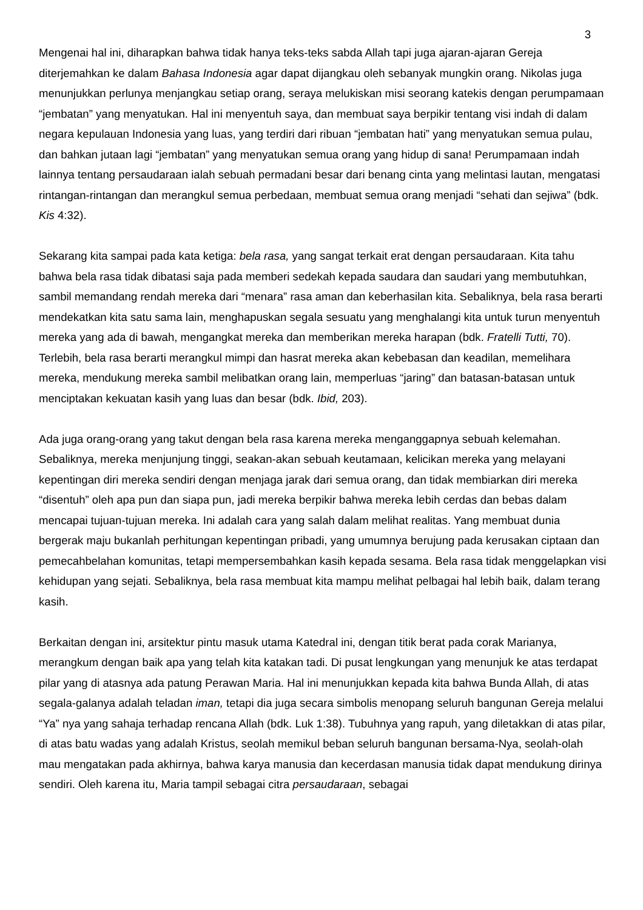3
Mengenai hal ini, diharapkan bahwa tidak hanya teks-teks sabda Allah tapi juga ajaran-ajaran Gereja diterjemahkan ke dalam Bahasa Indonesia agar dapat dijangkau oleh sebanyak mungkin orang. Nikolas juga menunjukkan perlunya menjangkau setiap orang, seraya melukiskan misi seorang katekis dengan perumpamaan “jembatan” yang menyatukan. Hal ini menyentuh saya, dan membuat saya berpikir tentang visi indah di dalam negara kepulauan Indonesia yang luas, yang terdiri dari ribuan “jembatan hati” yang menyatukan semua pulau, dan bahkan jutaan lagi “jembatan” yang menyatukan semua orang yang hidup di sana! Perumpamaan indah lainnya tentang persaudaraan ialah sebuah permadani besar dari benang cinta yang melintasi lautan, mengatasi rintangan-rintangan dan merangkul semua perbedaan, membuat semua orang menjadi “sehati dan sejiwa” (bdk. Kis 4:32).
Sekarang kita sampai pada kata ketiga: bela rasa, yang sangat terkait erat dengan persaudaraan. Kita tahu bahwa bela rasa tidak dibatasi saja pada memberi sedekah kepada saudara dan saudari yang membutuhkan, sambil memandang rendah mereka dari “menara” rasa aman dan keberhasilan kita. Sebaliknya, bela rasa berarti mendekatkan kita satu sama lain, menghapuskan segala sesuatu yang menghalangi kita untuk turun menyentuh mereka yang ada di bawah, mengangkat mereka dan memberikan mereka harapan (bdk. Fratelli Tutti, 70). Terlebih, bela rasa berarti merangkul mimpi dan hasrat mereka akan kebebasan dan keadilan, memelihara mereka, mendukung mereka sambil melibatkan orang lain, memperluas “jaring” dan batasan-batasan untuk menciptakan kekuatan kasih yang luas dan besar (bdk. Ibid, 203).
Ada juga orang-orang yang takut dengan bela rasa karena mereka menganggapnya sebuah kelemahan. Sebaliknya, mereka menjunjung tinggi, seakan-akan sebuah keutamaan, kelicikan mereka yang melayani kepentingan diri mereka sendiri dengan menjaga jarak dari semua orang, dan tidak membiarkan diri mereka “disentuh” oleh apa pun dan siapa pun, jadi mereka berpikir bahwa mereka lebih cerdas dan bebas dalam mencapai tujuan-tujuan mereka. Ini adalah cara yang salah dalam melihat realitas. Yang membuat dunia bergerak maju bukanlah perhitungan kepentingan pribadi, yang umumnya berujung pada kerusakan ciptaan dan pemecahbelahan komunitas, tetapi mempersembahkan kasih kepada sesama. Bela rasa tidak menggelapkan visi kehidupan yang sejati. Sebaliknya, bela rasa membuat kita mampu melihat pelbagai hal lebih baik, dalam terang kasih.
Berkaitan dengan ini, arsitektur pintu masuk utama Katedral ini, dengan titik berat pada corak Marianya, merangkum dengan baik apa yang telah kita katakan tadi. Di pusat lengkungan yang menunjuk ke atas terdapat pilar yang di atasnya ada patung Perawan Maria. Hal ini menunjukkan kepada kita bahwa Bunda Allah, di atas segala-galanya adalah teladan iman, tetapi dia juga secara simbolis menopang seluruh bangunan Gereja melalui “Ya” nya yang sahaja terhadap rencana Allah (bdk. Luk 1:38). Tubuhnya yang rapuh, yang diletakkan di atas pilar, di atas batu wadas yang adalah Kristus, seolah memikul beban seluruh bangunan bersama-Nya, seolah-olah mau mengatakan pada akhirnya, bahwa karya manusia dan kecerdasan manusia tidak dapat mendukung dirinya sendiri. Oleh karena itu, Maria tampil sebagai citra persaudaraan, sebagai